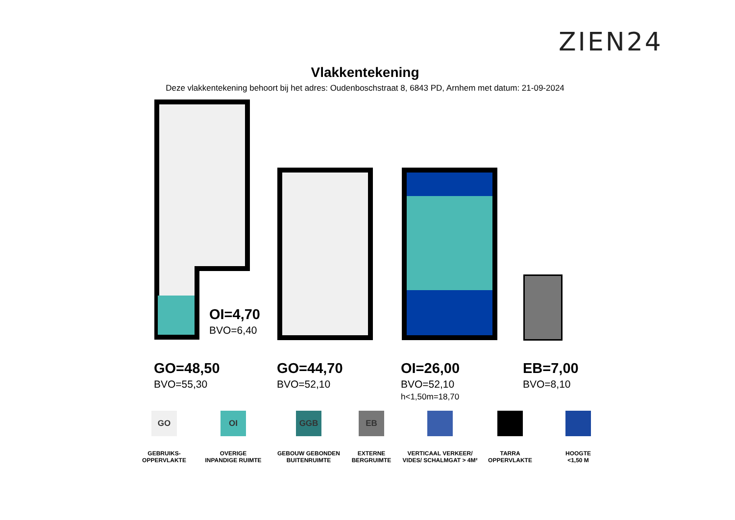ZIEN24
Vlakkentekening
Deze vlakkentekening behoort bij het adres: Oudenboschstraat 8, 6843 PD, Arnhem met datum: 21-09-2024
OI=4,70
BVO=6,40
GO=48,50
BVO=55,30
GO=44,70
BVO=52,10
OI=26,00
BVO=52,10
h<1,50m=18,70
EB=7,00
BVO=8,10
GO
GEBRUIKS-
OPPERVLAKTE
OI
OVERIGE
INPANDIGE RUIMTE
GGB
GEBOUW GEBONDEN
BUITENRUIMTE
EB
EXTERNE
BERGRUIMTE
VERTICAAL VERKEER/
VIDES/ SCHALMGAT > 4M²
TARRA
OPPERVLAKTE
HOOGTE
<1,50 M